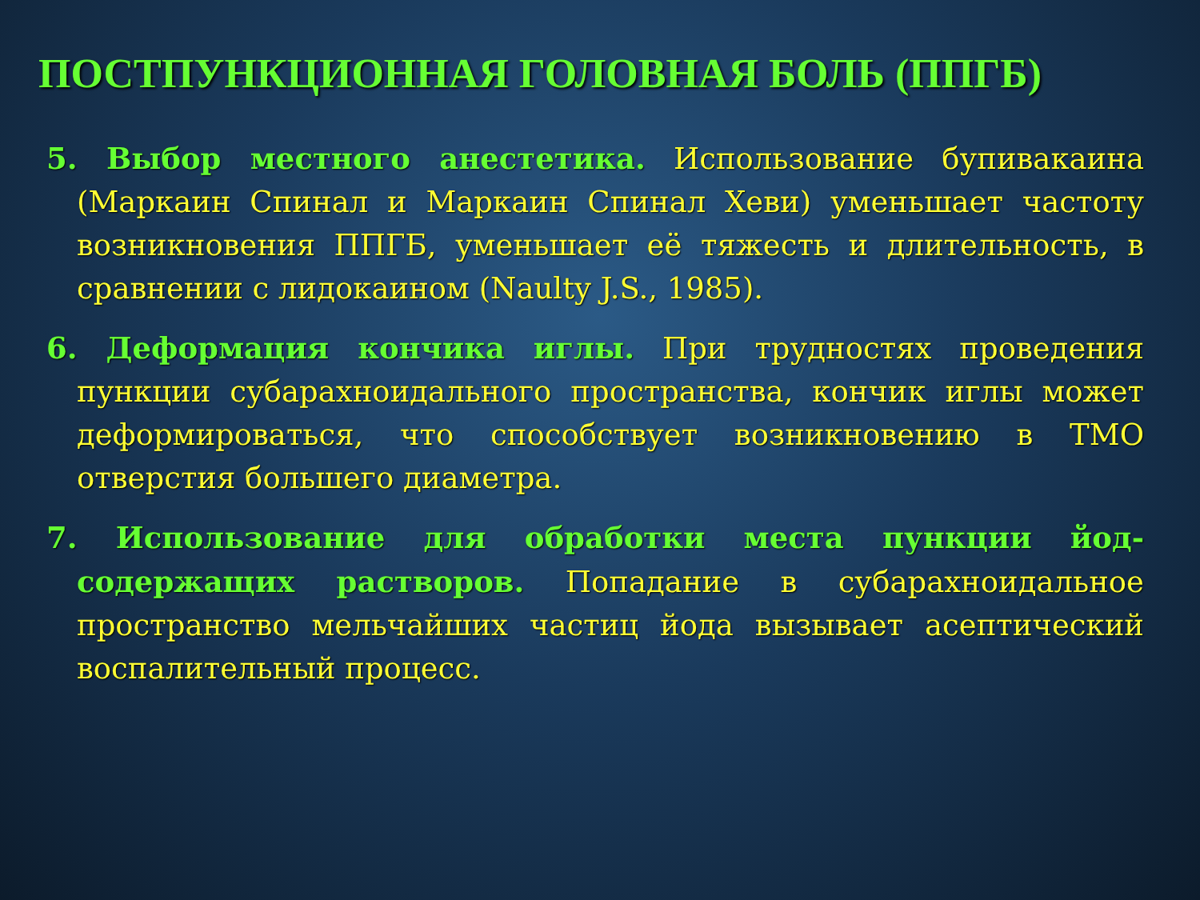ПОСТПУНКЦИОННАЯ ГОЛОВНАЯ БОЛЬ (ППГБ)
5. Выбор местного анестетика. Использование бупивакаина (Маркаин Спинал и Маркаин Спинал Хеви) уменьшает частоту возникновения ППГБ, уменьшает её тяжесть и длительность, в сравнении с лидокаином (Naulty J.S., 1985).
6. Деформация кончика иглы. При трудностях проведения пункции субарахноидального пространства, кончик иглы может деформироваться, что способствует возникновению в ТМО отверстия большего диаметра.
7. Использование для обработки места пункции йод-содержащих растворов. Попадание в субарахноидальное пространство мельчайших частиц йода вызывает асептический воспалительный процесс.